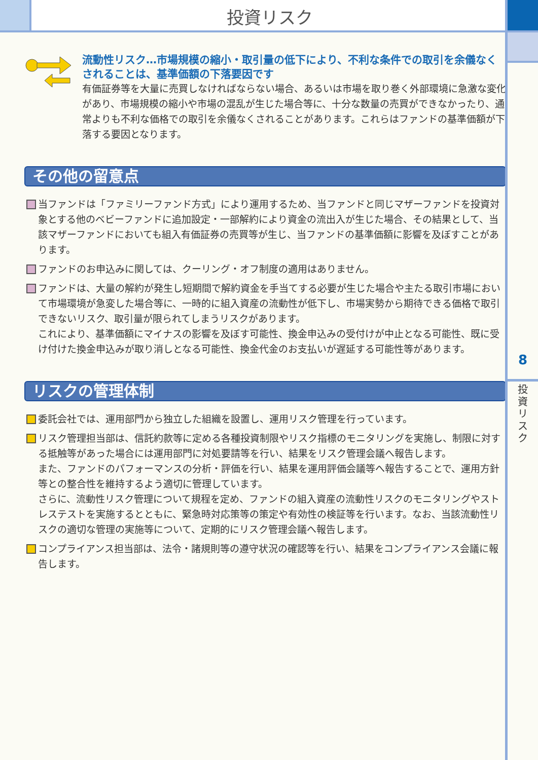投資リスク
8
投
資
リ
ス
ク
流動性リスク…市場規模の縮小・取引量の低下により、不利な条件での取引を余儀なくされることは、基準価額の下落要因です
有価証券等を大量に売買しなければならない場合、あるいは市場を取り巻く外部環境に急激な変化があり、市場規模の縮小や市場の混乱が生じた場合等に、十分な数量の売買ができなかったり、通常よりも不利な価格での取引を余儀なくされることがあります。これらはファンドの基準価額が下落する要因となります。
その他の留意点
当ファンドは「ファミリーファンド方式」により運用するため、当ファンドと同じマザーファンドを投資対象とする他のベビーファンドに追加設定・一部解約により資金の流出入が生じた場合、その結果として、当該マザーファンドにおいても組入有価証券の売買等が生じ、当ファンドの基準価額に影響を及ぼすことがあります。
ファンドのお申込みに関しては、クーリング・オフ制度の適用はありません。
ファンドは、大量の解約が発生し短期間で解約資金を手当てする必要が生じた場合や主たる取引市場において市場環境が急変した場合等に、一時的に組入資産の流動性が低下し、市場実勢から期待できる価格で取引できないリスク、取引量が限られてしまうリスクがあります。
これにより、基準価額にマイナスの影響を及ぼす可能性、換金申込みの受付けが中止となる可能性、既に受け付けた換金申込みが取り消しとなる可能性、換金代金のお支払いが遅延する可能性等があります。
リスクの管理体制
委託会社では、運用部門から独立した組織を設置し、運用リスク管理を行っています。
リスク管理担当部は、信託約款等に定める各種投資制限やリスク指標のモニタリングを実施し、制限に対する抵触等があった場合には運用部門に対処要請等を行い、結果をリスク管理会議へ報告します。
また、ファンドのパフォーマンスの分析・評価を行い、結果を運用評価会議等へ報告することで、運用方針等との整合性を維持するよう適切に管理しています。
さらに、流動性リスク管理について規程を定め、ファンドの組入資産の流動性リスクのモニタリングやストレステストを実施するとともに、緊急時対応策等の策定や有効性の検証等を行います。なお、当該流動性リスクの適切な管理の実施等について、定期的にリスク管理会議へ報告します。
コンプライアンス担当部は、法令・諸規則等の遵守状況の確認等を行い、結果をコンプライアンス会議に報告します。